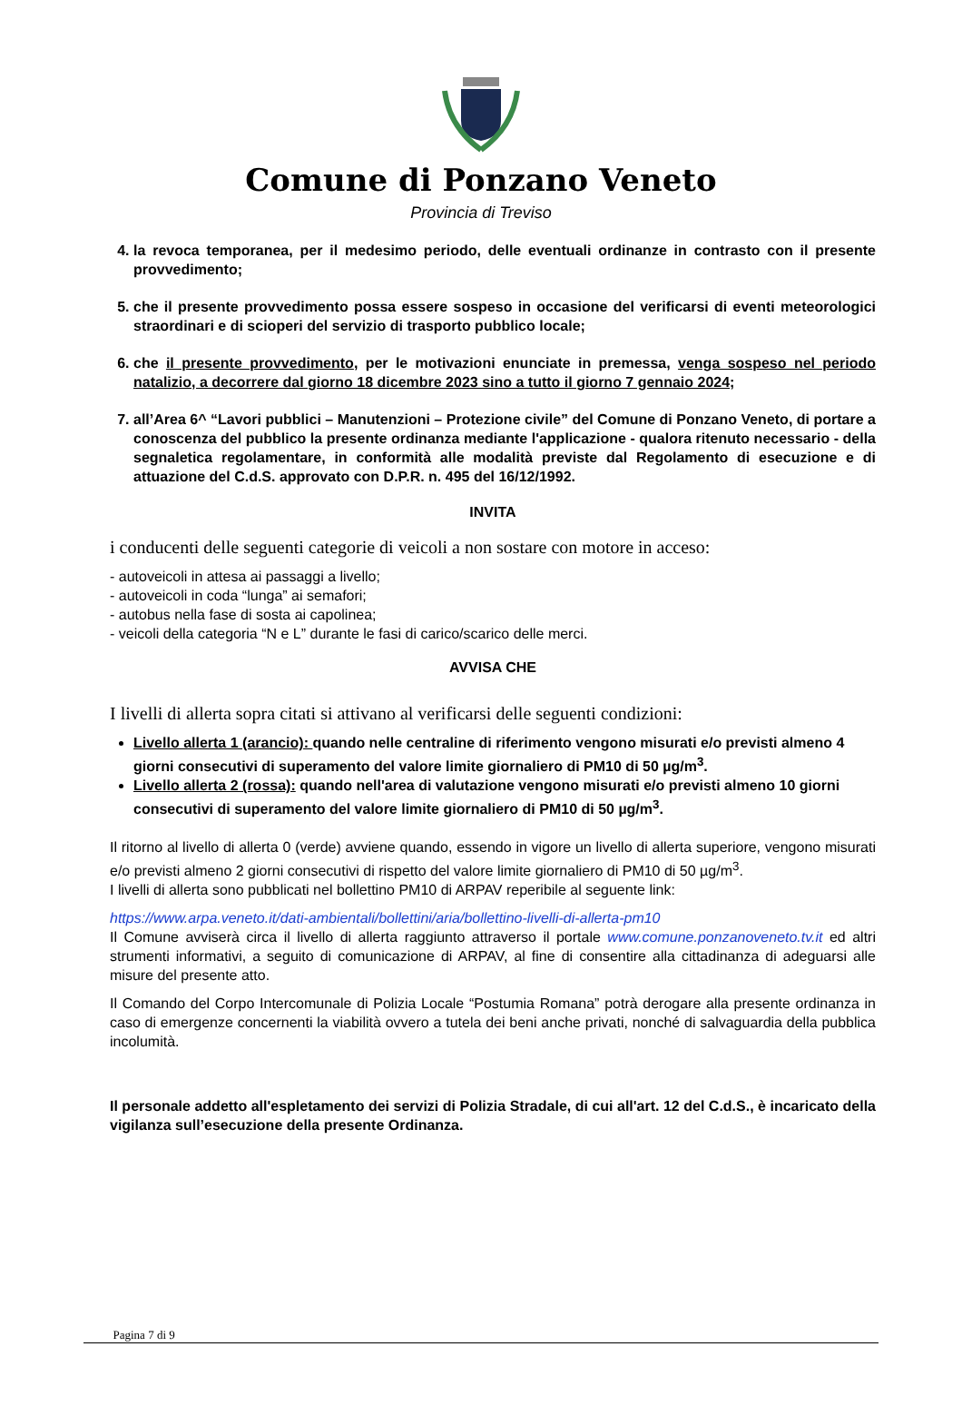Comune di Ponzano Veneto
Provincia di Treviso
4. la revoca temporanea, per il medesimo periodo, delle eventuali ordinanze in contrasto con il presente provvedimento;
5. che il presente provvedimento possa essere sospeso in occasione del verificarsi di eventi meteorologici straordinari e di scioperi del servizio di trasporto pubblico locale;
6. che il presente provvedimento, per le motivazioni enunciate in premessa, venga sospeso nel periodo natalizio, a decorrere dal giorno 18 dicembre 2023 sino a tutto il giorno 7 gennaio 2024;
7. all’Area 6^ “Lavori pubblici – Manutenzioni – Protezione civile” del Comune di Ponzano Veneto, di portare a conoscenza del pubblico la presente ordinanza mediante l'applicazione - qualora ritenuto necessario - della segnaletica regolamentare, in conformità alle modalità previste dal Regolamento di esecuzione e di attuazione del C.d.S. approvato con D.P.R. n. 495 del 16/12/1992.
INVITA
i conducenti delle seguenti categorie di veicoli a non sostare con motore in acceso:
- autoveicoli in attesa ai passaggi a livello;
- autoveicoli in coda “lunga” ai semafori;
- autobus nella fase di sosta ai capolinea;
- veicoli della categoria “N e L” durante le fasi di carico/scarico delle merci.
AVVISA CHE
I livelli di allerta sopra citati si attivano al verificarsi delle seguenti condizioni:
Livello allerta 1 (arancio): quando nelle centraline di riferimento vengono misurati e/o previsti almeno 4 giorni consecutivi di superamento del valore limite giornaliero di PM10 di 50 µg/m<sup>3</sup>.
Livello allerta 2 (rossa): quando nell'area di valutazione vengono misurati e/o previsti almeno 10 giorni consecutivi di superamento del valore limite giornaliero di PM10 di 50 µg/m<sup>3</sup>.
Il ritorno al livello di allerta 0 (verde) avviene quando, essendo in vigore un livello di allerta superiore, vengono misurati e/o previsti almeno 2 giorni consecutivi di rispetto del valore limite giornaliero di PM10 di 50 µg/m<sup>3</sup>.
I livelli di allerta sono pubblicati nel bollettino PM10 di ARPAV reperibile al seguente link:
https://www.arpa.veneto.it/dati-ambientali/bollettini/aria/bollettino-livelli-di-allerta-pm10
Il Comune avviserà circa il livello di allerta raggiunto attraverso il portale www.comune.ponzanoveneto.tv.it ed altri strumenti informativi, a seguito di comunicazione di ARPAV, al fine di consentire alla cittadinanza di adeguarsi alle misure del presente atto.
Il Comando del Corpo Intercomunale di Polizia Locale “Postumia Romana” potrà derogare alla presente ordinanza in caso di emergenze concernenti la viabilità ovvero a tutela dei beni anche privati, nonché di salvaguardia della pubblica incolumità.
Il personale addetto all'espletamento dei servizi di Polizia Stradale, di cui all'art. 12 del C.d.S., è incaricato della vigilanza sull’esecuzione della presente Ordinanza.
Pagina 7 di 9